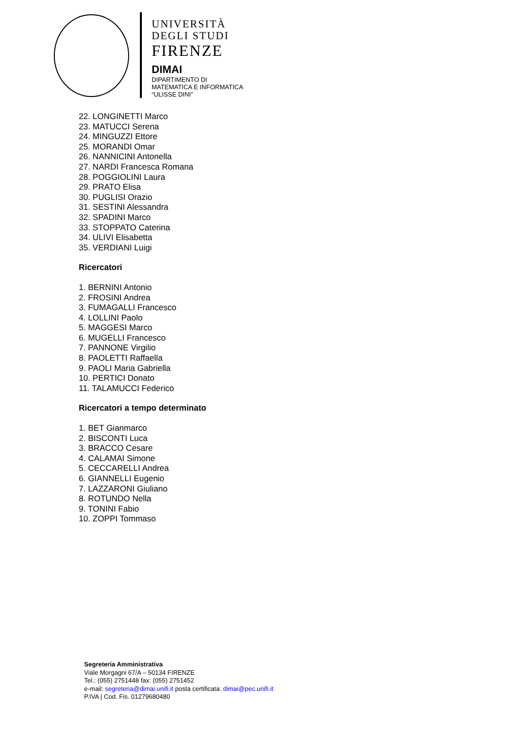UNIVERSITÀ
DEGLI STUDI
FIRENZE
DIMAI
DIPARTIMENTO DI
MATEMATICA E INFORMATICA
“ULISSE DINI”
22. LONGINETTI Marco
23. MATUCCI Serena
24. MINGUZZI Ettore
25. MORANDI Omar
26. NANNICINI Antonella
27. NARDI Francesca Romana
28. POGGIOLINI Laura
29. PRATO Elisa
30. PUGLISI Orazio
31. SESTINI Alessandra
32. SPADINI Marco
33. STOPPATO Caterina
34. ULIVI Elisabetta
35. VERDIANI Luigi
Ricercatori
1. BERNINI Antonio
2. FROSINI Andrea
3. FUMAGALLI Francesco
4. LOLLINI Paolo
5. MAGGESI Marco
6. MUGELLI Francesco
7. PANNONE Virgilio
8. PAOLETTI Raffaella
9. PAOLI Maria Gabriella
10. PERTICI Donato
11. TALAMUCCI Federico
Ricercatori a tempo determinato
1. BET Gianmarco
2. BISCONTI Luca
3. BRACCO Cesare
4. CALAMAI Simone
5. CECCARELLI Andrea
6. GIANNELLI Eugenio
7. LAZZARONI Giuliano
8. ROTUNDO Nella
9. TONINI Fabio
10. ZOPPI Tommaso
Segreteria Amministrativa
Viale Morgagni 67/A – 50134 FIRENZE
Tel.: (055) 2751448 fax: (055) 2751452
e-mail: segreteria@dimai.unifi.it posta certificata: dimai@pec.unifi.it
P.IVA | Cod. Fis. 01279680480